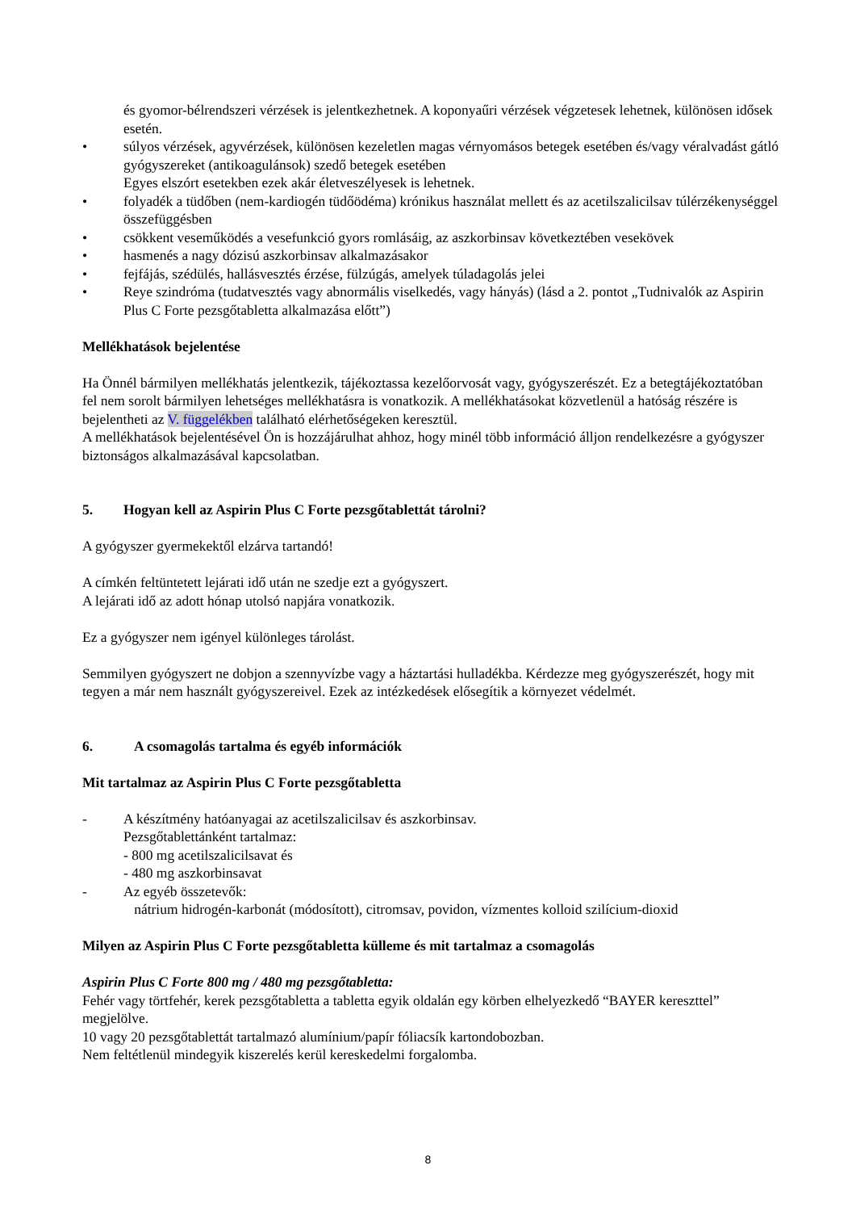és gyomor-bélrendszeri vérzések is jelentkezhetnek. A koponyaűri vérzések végzetesek lehetnek, különösen idősek esetén.
• súlyos vérzések, agyvérzések, különösen kezeletlen magas vérnyomásos betegek esetében és/vagy véralvadást gátló gyógyszereket (antikoagulánsok) szedő betegek esetében
Egyes elszórt esetekben ezek akár életveszélyesek is lehetnek.
• folyadék a tüdőben (nem-kardiogén tüdőödéma) krónikus használat mellett és az acetilszalicilsav túlérzékenységgel összefüggésben
• csökkent veseműködés a vesefunkció gyors romlásáig, az aszkorbinsav következtében vesekövek
• hasmenés a nagy dózisú aszkorbinsav alkalmazásakor
• fejfájás, szédülés, hallásvesztés érzése, fülzúgás, amelyek túladagolás jelei
• Reye szindróma (tudatvesztés vagy abnormális viselkedés, vagy hányás) (lásd a 2. pontot „Tudnivalók az Aspirin Plus C Forte pezsgőtabletta alkalmazása előtt”)
Mellékhatások bejelentése
Ha Önnél bármilyen mellékhatás jelentkezik, tájékoztassa kezelőorvosát vagy, gyógyszerészét. Ez a betegtájékoztatóban fel nem sorolt bármilyen lehetséges mellékhatásra is vonatkozik. A mellékhatásokat közvetlenül a hatóság részére is bejelentheti az V. függelékben található elérhetőségeken keresztül.
A mellékhatások bejelentésével Ön is hozzájárulhat ahhoz, hogy minél több információ álljon rendelkezésre a gyógyszer biztonságos alkalmazásával kapcsolatban.
5. Hogyan kell az Aspirin Plus C Forte pezsgőtablettát tárolni?
A gyógyszer gyermekektől elzárva tartandó!
A címkén feltüntetett lejárati idő után ne szedje ezt a gyógyszert.
A lejárati idő az adott hónap utolsó napjára vonatkozik.
Ez a gyógyszer nem igényel különleges tárolást.
Semmilyen gyógyszert ne dobjon a szennyvízbe vagy a háztartási hulladékba. Kérdezze meg gyógyszerészét, hogy mit tegyen a már nem használt gyógyszereivel. Ezek az intézkedések elősegítik a környezet védelmét.
6. A csomagolás tartalma és egyéb információk
Mit tartalmaz az Aspirin Plus C Forte pezsgőtabletta
- A készítmény hatóanyagai az acetilszalicilsav és aszkorbinsav.
Pezsgőtablettánként tartalmaz:
- 800 mg acetilszalicilsavat és
- 480 mg aszkorbinsavat
- Az egyéb összetevők:
nátrium hidrogén-karbonát (módosított), citromsav, povidon, vízmentes kolloid szilícium-dioxid
Milyen az Aspirin Plus C Forte pezsgőtabletta külleme és mit tartalmaz a csomagolás
Aspirin Plus C Forte 800 mg / 480 mg pezsgőtabletta:
Fehér vagy törtfehér, kerek pezsgőtabletta a tabletta egyik oldalán egy körben elhelyezkedő “BAYER kereszttel” megjelölve.
10 vagy 20 pezsgőtablettát tartalmazó alumínium/papír fóliacsík kartondobozban.
Nem feltétlenül mindegyik kiszerelés kerül kereskedelmi forgalomba.
8